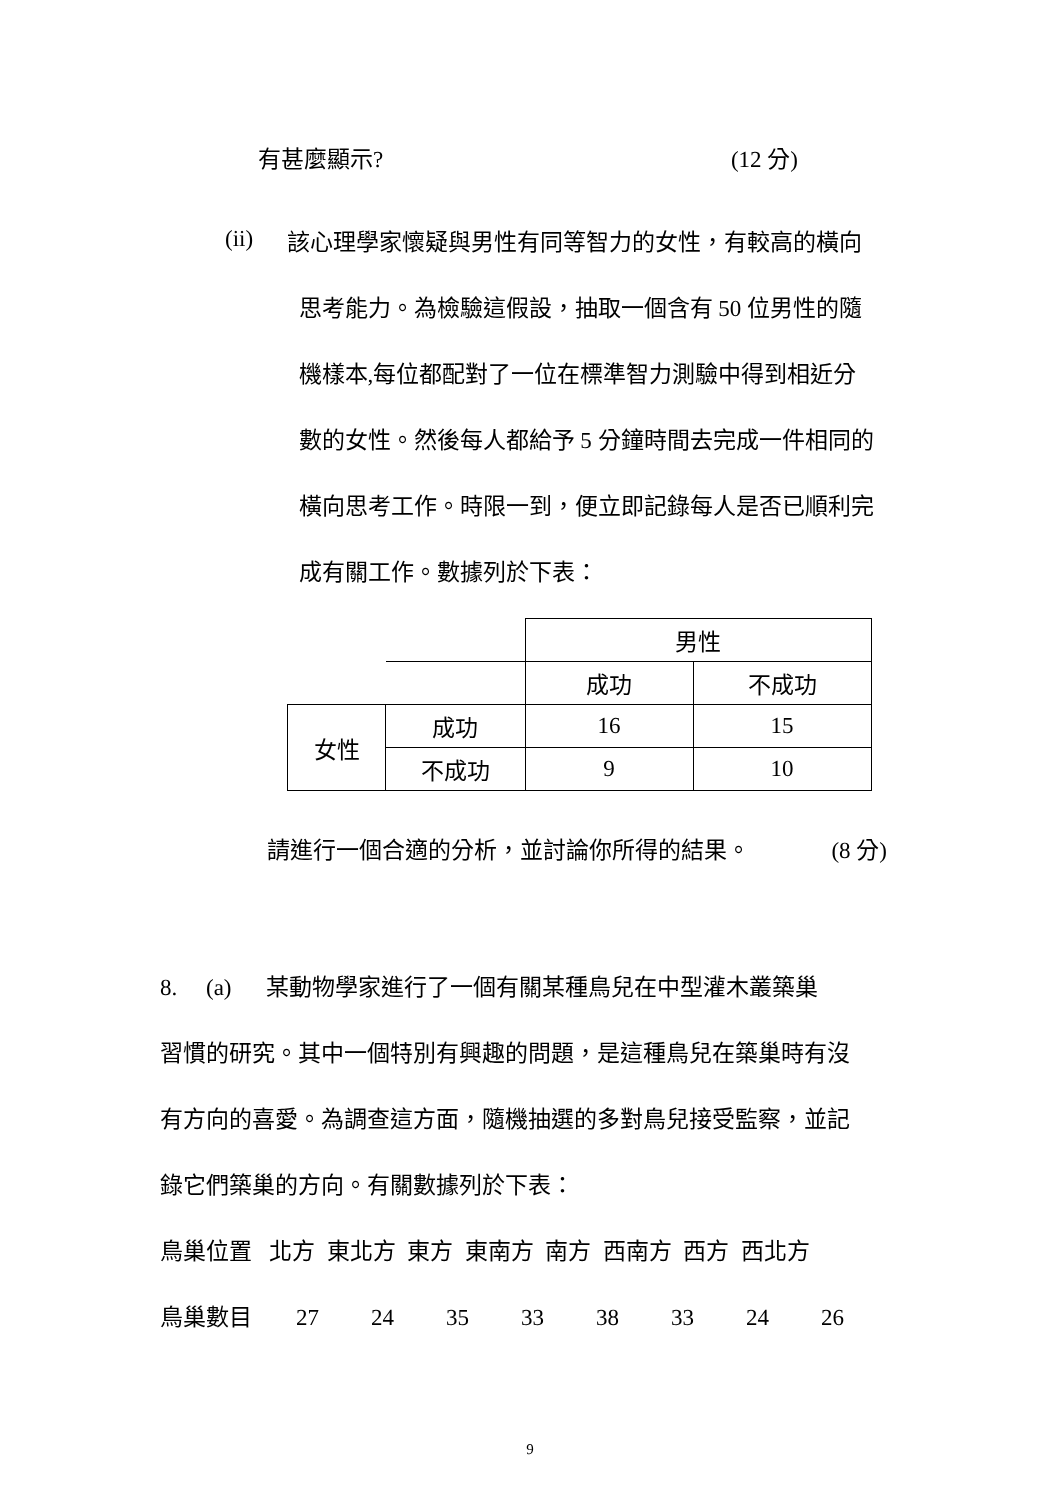有甚麼顯示? (12 分)
(ii)
該心理學家懷疑與男性有同等智力的女性，有較高的橫向
思考能力。為檢驗這假設，抽取一個含有 50 位男性的隨
機樣本,每位都配對了一位在標準智力測驗中得到相近分
數的女性。然後每人都給予 5 分鐘時間去完成一件相同的
橫向思考工作。時限一到，便立即記錄每人是否已順利完
成有關工作。數據列於下表：
| | | 男性 | |
| | | 成功 | 不成功 |
| 女性 | 成功 | 16 | 15 |
| | 不成功 | 9 | 10 |
請進行一個合適的分析，並討論你所得的結果。 (8 分)
8. (a) 某動物學家進行了一個有關某種鳥兒在中型灌木叢築巢
習慣的研究。其中一個特別有興趣的問題，是這種鳥兒在築巢時有沒
有方向的喜愛。為調查這方面，隨機抽選的多對鳥兒接受監察，並記
錄它們築巢的方向。有關數據列於下表：
鳥巢位置 北方 東北方 東方 東南方 南方 西南方 西方 西北方
鳥巢數目 27 24 35 33 38 33 24 26
9